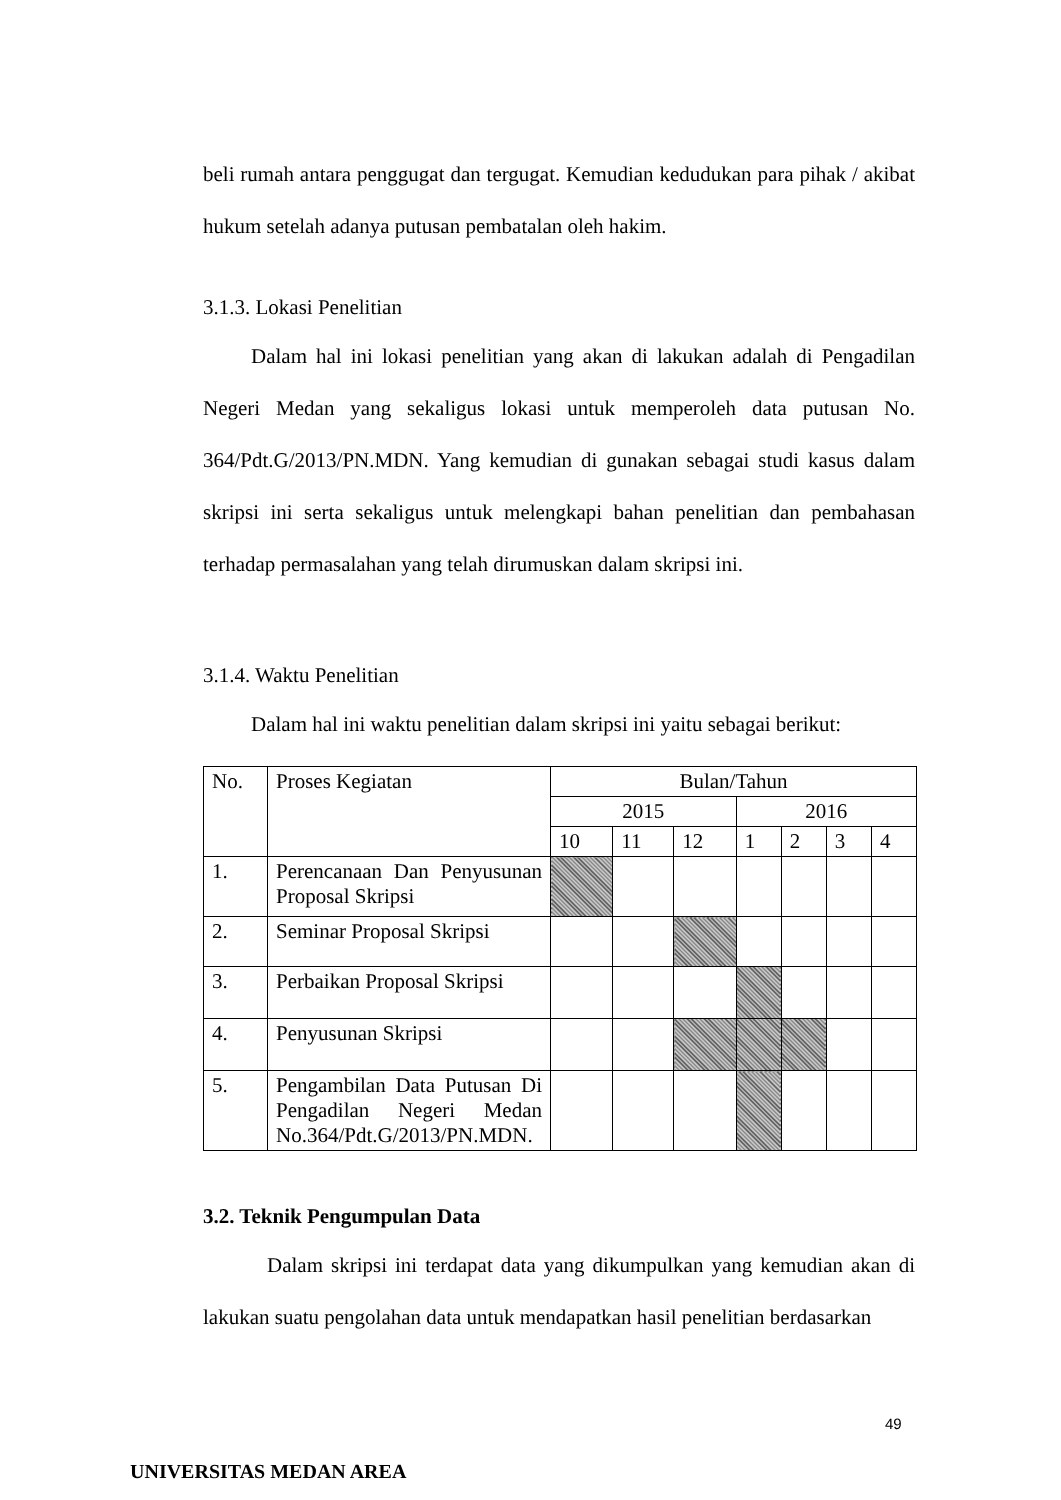beli rumah antara penggugat dan tergugat. Kemudian kedudukan para pihak / akibat hukum setelah adanya putusan pembatalan oleh hakim.
3.1.3. Lokasi Penelitian
Dalam hal ini lokasi penelitian yang akan di lakukan adalah di Pengadilan Negeri Medan yang sekaligus lokasi untuk memperoleh data putusan No. 364/Pdt.G/2013/PN.MDN. Yang kemudian di gunakan sebagai studi kasus dalam skripsi ini serta sekaligus untuk melengkapi bahan penelitian dan pembahasan terhadap permasalahan yang telah dirumuskan dalam skripsi ini.
3.1.4. Waktu Penelitian
Dalam hal ini waktu penelitian dalam skripsi ini yaitu sebagai berikut:
| No. | Proses Kegiatan | Bulan/Tahun | | | | | | |
| | | 2015 | | | 2016 | | | |
| | | 10 | 11 | 12 | 1 | 2 | 3 | 4 |
| 1. | Perencanaan Dan Penyusunan Proposal Skripsi | | | | | | | |
| 2. | Seminar Proposal Skripsi | | | | | | | |
| 3. | Perbaikan Proposal Skripsi | | | | | | | |
| 4. | Penyusunan Skripsi | | | | | | | |
| 5. | Pengambilan Data Putusan Di Pengadilan Negeri Medan No.364/Pdt.G/2013/PN.MDN. | | | | | | | |
3.2. Teknik Pengumpulan Data
Dalam skripsi ini terdapat data yang dikumpulkan yang kemudian akan di lakukan suatu pengolahan data untuk mendapatkan hasil penelitian berdasarkan
49
UNIVERSITAS MEDAN AREA